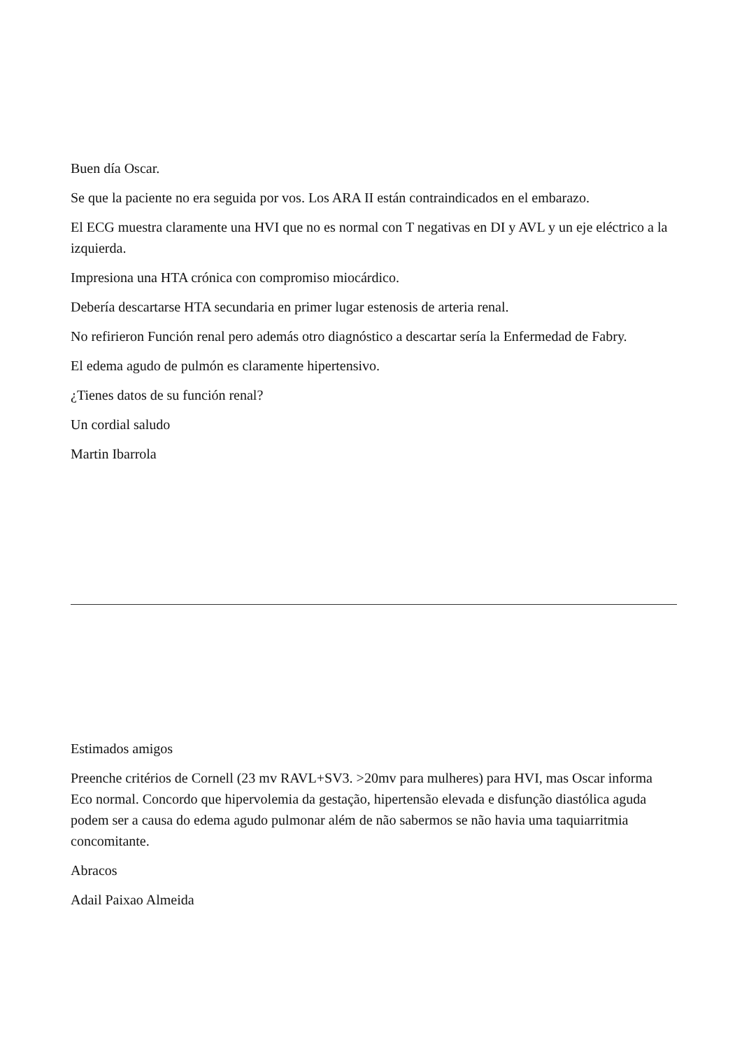Buen día Oscar.
Se que la paciente no era seguida por vos. Los ARA II están contraindicados en el embarazo.
El ECG muestra claramente una HVI que no es normal con T negativas en DI y AVL y un eje eléctrico a la izquierda.
Impresiona una HTA crónica con compromiso miocárdico.
Debería descartarse HTA secundaria en primer lugar estenosis de arteria renal.
No refirieron Función renal pero además otro diagnóstico a descartar sería la Enfermedad de Fabry.
El edema agudo de pulmón es claramente hipertensivo.
¿Tienes datos de su función renal?
Un cordial saludo
Martin Ibarrola
Estimados amigos
Preenche critérios de Cornell (23 mv RAVL+SV3. >20mv para mulheres) para HVI, mas Oscar informa Eco normal. Concordo que hipervolemia da gestação, hipertensão elevada e disfunção diastólica aguda podem ser a causa do edema agudo pulmonar além de não sabermos se não havia uma taquiarritmia concomitante.
Abracos
Adail Paixao Almeida